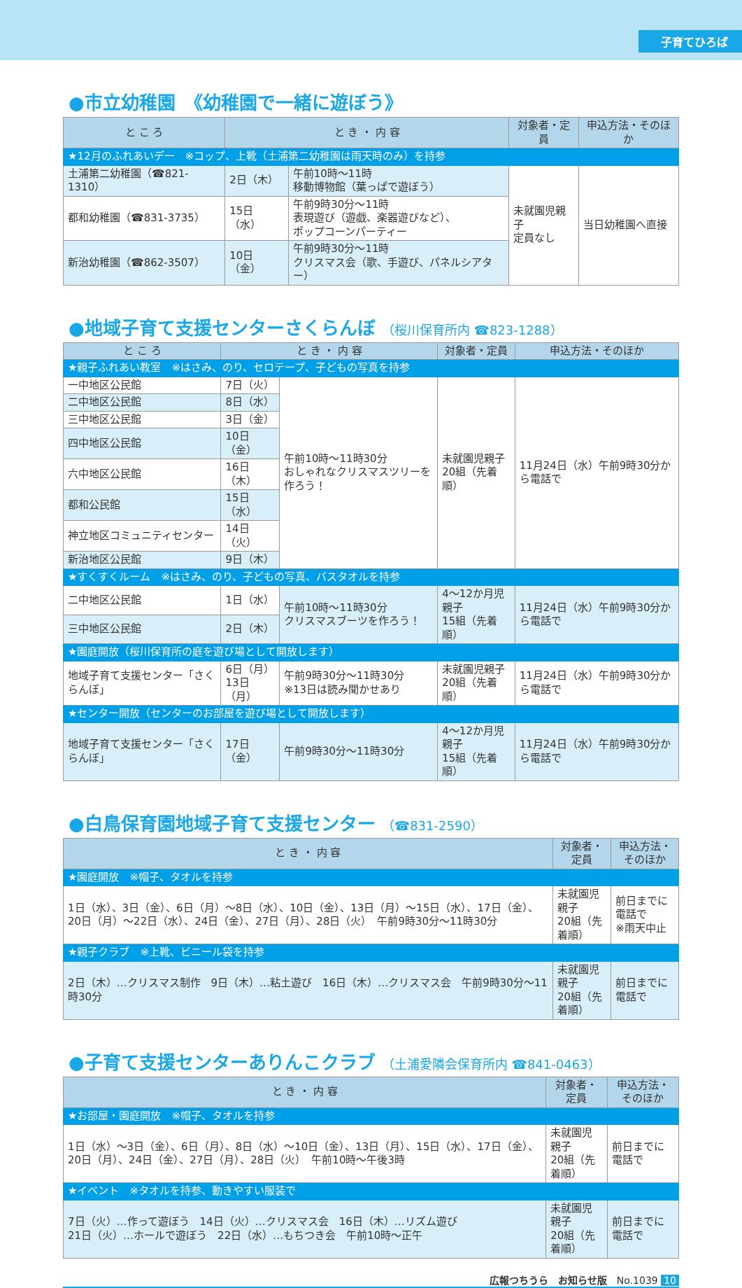子育てひろば
●市立幼稚園　《幼稚園で一緒に遊ぼう》
| と こ ろ | と き ・ 内 容 | | 対象者・定員 | 申込方法・そのほか |
| --- | --- | --- | --- | --- |
| ★12月のふれあいデー ※コップ、上靴（土浦第二幼稚園は雨天時のみ）を持参 | | | | |
| 土浦第二幼稚園（☎821-1310） | 2日（木） | 午前10時～11時 移動博物館（葉っぱで遊ぼう） | 未就園児親子 定員なし | 当日幼稚園へ直接 |
| 都和幼稚園（☎831-3735） | 15日（水） | 午前9時30分～11時 表現遊び（遊戯、楽器遊びなど）、 ポップコーンパーティー | | |
| 新治幼稚園（☎862-3507） | 10日（金） | 午前9時30分～11時 クリスマス会（歌、手遊び、パネルシアター） | | |
●地域子育て支援センターさくらんぼ （桜川保育所内 ☎823-1288）
| と こ ろ | と き ・ 内 容 | | 対象者・定員 | 申込方法・そのほか |
| --- | --- | --- | --- | --- |
| ★親子ふれあい教室 ※はさみ、のり、セロテープ、子どもの写真を持参 | | | | |
| 一中地区公民館 | 7日（火） | 午前10時～11時30分 おしゃれなクリスマスツリーを作ろう！ | 未就園児親子 20組（先着順） | 11月24日（水）午前9時30分から電話で |
| 二中地区公民館 | 8日（水） | | | |
| 三中地区公民館 | 3日（金） | | | |
| 四中地区公民館 | 10日（金） | | | |
| 六中地区公民館 | 16日（木） | | | |
| 都和公民館 | 15日（水） | | | |
| 神立地区コミュニティセンター | 14日（火） | | | |
| 新治地区公民館 | 9日（木） | | | |
| ★すくすくルーム ※はさみ、のり、子どもの写真、バスタオルを持参 | | | | |
| 二中地区公民館 | 1日（水） | 午前10時～11時30分 クリスマスブーツを作ろう！ | 4～12か月児親子 15組（先着順） | 11月24日（水）午前9時30分から電話で |
| 三中地区公民館 | 2日（木） | | | |
| ★園庭開放（桜川保育所の庭を遊び場として開放します） | | | | |
| 地域子育て支援センター「さくらんぼ」 | 6日（月） 13日（月） | 午前9時30分～11時30分 ※13日は読み聞かせあり | 未就園児親子 20組（先着順） | 11月24日（水）午前9時30分から電話で |
| ★センター開放（センターのお部屋を遊び場として開放します） | | | | |
| 地域子育て支援センター「さくらんぼ」 | 17日（金） | 午前9時30分～11時30分 | 4～12か月児親子 15組（先着順） | 11月24日（水）午前9時30分から電話で |
●白鳥保育園地域子育て支援センター （☎831-2590）
| と き ・ 内 容 | 対象者・定員 | 申込方法・そのほか |
| --- | --- | --- |
| ★園庭開放 ※帽子、タオルを持参 | | |
| 1日（水）、3日（金）、6日（月）～8日（水）、10日（金）、13日（月）～15日（水）、17日（金）、20日（月）～22日（水）、24日（金）、27日（月）、28日（火） 午前9時30分～11時30分 | 未就園児親子 20組（先着順） | 前日までに電話で ※雨天中止 |
| ★親子クラブ ※上靴、ビニール袋を持参 | | |
| 2日（木）…クリスマス制作 9日（木）…粘土遊び 16日（木）…クリスマス会 午前9時30分～11時30分 | 未就園児親子 20組（先着順） | 前日までに電話で |
●子育て支援センターありんこクラブ （土浦愛隣会保育所内 ☎841-0463）
| と き ・ 内 容 | 対象者・定員 | 申込方法・そのほか |
| --- | --- | --- |
| ★お部屋・園庭開放 ※帽子、タオルを持参 | | |
| 1日（水）～3日（金）、6日（月）、8日（水）～10日（金）、13日（月）、15日（水）、17日（金）、20日（月）、24日（金）、27日（月）、28日（火） 午前10時～午後3時 | 未就園児親子 20組（先着順） | 前日までに電話で |
| ★イベント ※タオルを持参、動きやすい服装で | | |
| 7日（火）…作って遊ぼう 14日（火）…クリスマス会 16日（木）…リズム遊び 21日（火）…ホールで遊ぼう 22日（水）…もちつき会 午前10時～正午 | 未就園児親子 20組（先着順） | 前日までに電話で |
広報つちうら　お知らせ版　No.1039 10